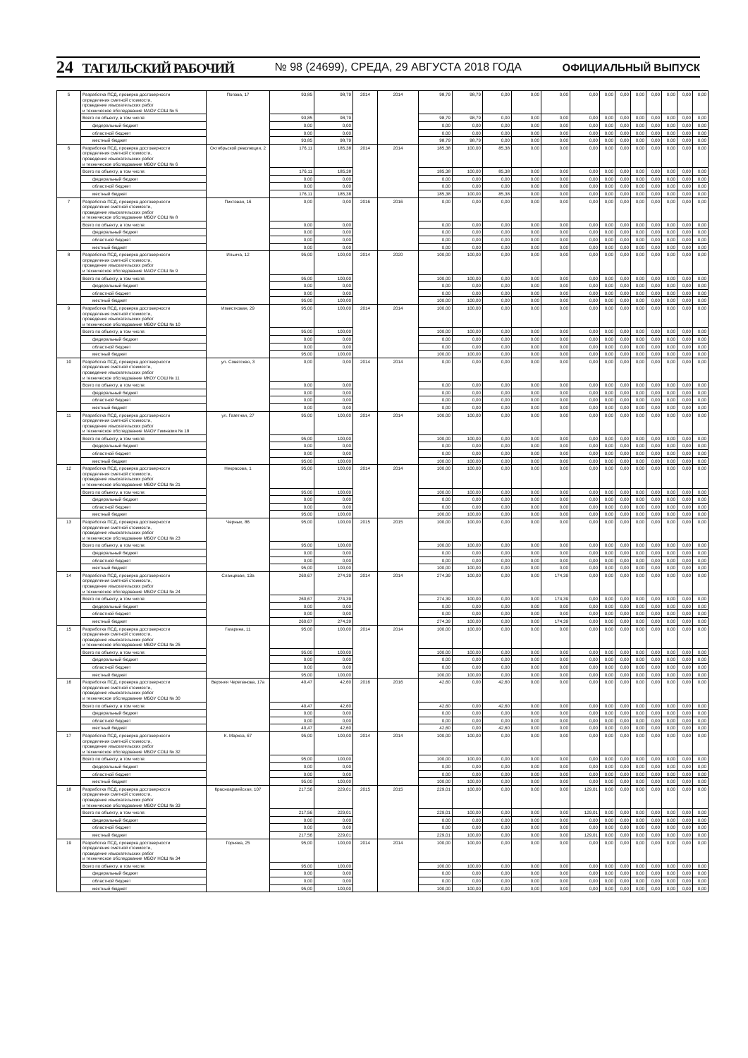24 ТАГИЛЬСКИЙ РАБОЧИЙ
№ 98 (24699), СРЕДА, 29 АВГУСТА 2018 ГОДА
ОФИЦИАЛЬНЫЙ ВЫПУСК
| 5 | Разработка ПСД, проверка достоверности определения сметной стоимости, проведение изыскательских работ и техническое обследование МАОУ СОШ № 5 | Попова, 17 | 93,85 | 98,79 | 2014 | 2014 | 98,79 | 98,79 | 0,00 | 0,00 | 0,00 | 0,00 | 0,00 | 0,00 | 0,00 | 0,00 | 0,00 | 0,00 | 0,00 |
| | Всего по объекту, в том числе: | | 93,85 | 98,79 | | | 98,79 | 98,79 | 0,00 | 0,00 | 0,00 | 0,00 | 0,00 | 0,00 | 0,00 | 0,00 | 0,00 | 0,00 | 0,00 |
| | федеральный бюджет | | 0,00 | 0,00 | | | 0,00 | 0,00 | 0,00 | 0,00 | 0,00 | 0,00 | 0,00 | 0,00 | 0,00 | 0,00 | 0,00 | 0,00 | 0,00 |
| | областной бюджет | | 0,00 | 0,00 | | | 0,00 | 0,00 | 0,00 | 0,00 | 0,00 | 0,00 | 0,00 | 0,00 | 0,00 | 0,00 | 0,00 | 0,00 | 0,00 |
| | местный бюджет | | 93,85 | 98,79 | | | 98,79 | 98,79 | 0,00 | 0,00 | 0,00 | 0,00 | 0,00 | 0,00 | 0,00 | 0,00 | 0,00 | 0,00 | 0,00 |
| 6 | Разработка ПСД, проверка достоверности определения сметной стоимости, проведение изыскательских работ и техническое обследование МБОУ СОШ № 6 | Октябрьской революции, 2 | 176,11 | 185,38 | 2014 | 2014 | 185,38 | 100,00 | 85,38 | 0,00 | 0,00 | 0,00 | 0,00 | 0,00 | 0,00 | 0,00 | 0,00 | 0,00 | 0,00 |
| | Всего по объекту, в том числе: | | 176,11 | 185,38 | | | 185,38 | 100,00 | 85,38 | 0,00 | 0,00 | 0,00 | 0,00 | 0,00 | 0,00 | 0,00 | 0,00 | 0,00 | 0,00 |
| | федеральный бюджет | | 0,00 | 0,00 | | | 0,00 | 0,00 | 0,00 | 0,00 | 0,00 | 0,00 | 0,00 | 0,00 | 0,00 | 0,00 | 0,00 | 0,00 | 0,00 |
| | областной бюджет | | 0,00 | 0,00 | | | 0,00 | 0,00 | 0,00 | 0,00 | 0,00 | 0,00 | 0,00 | 0,00 | 0,00 | 0,00 | 0,00 | 0,00 | 0,00 |
| | местный бюджет | | 176,11 | 185,38 | | | 185,38 | 100,00 | 85,38 | 0,00 | 0,00 | 0,00 | 0,00 | 0,00 | 0,00 | 0,00 | 0,00 | 0,00 | 0,00 |
| 7 | Разработка ПСД, проверка достоверности определения сметной стоимости, проведение изыскательских работ и техническое обследование МБОУ СОШ № 8 | Пихтовая, 16 | 0,00 | 0,00 | 2016 | 2016 | 0,00 | 0,00 | 0,00 | 0,00 | 0,00 | 0,00 | 0,00 | 0,00 | 0,00 | 0,00 | 0,00 | 0,00 | 0,00 |
| | Всего по объекту, в том числе: | | 0,00 | 0,00 | | | 0,00 | 0,00 | 0,00 | 0,00 | 0,00 | 0,00 | 0,00 | 0,00 | 0,00 | 0,00 | 0,00 | 0,00 | 0,00 |
| | федеральный бюджет | | 0,00 | 0,00 | | | 0,00 | 0,00 | 0,00 | 0,00 | 0,00 | 0,00 | 0,00 | 0,00 | 0,00 | 0,00 | 0,00 | 0,00 | 0,00 |
| | областной бюджет | | 0,00 | 0,00 | | | 0,00 | 0,00 | 0,00 | 0,00 | 0,00 | 0,00 | 0,00 | 0,00 | 0,00 | 0,00 | 0,00 | 0,00 | 0,00 |
| | местный бюджет | | 0,00 | 0,00 | | | 0,00 | 0,00 | 0,00 | 0,00 | 0,00 | 0,00 | 0,00 | 0,00 | 0,00 | 0,00 | 0,00 | 0,00 | 0,00 |
| 8 | Разработка ПСД, проверка достоверности определения сметной стоимости, проведение изыскательских работ и техническое обследование МАОУ СОШ № 9 | Ильича, 12 | 95,00 | 100,00 | 2014 | 2020 | 100,00 | 100,00 | 0,00 | 0,00 | 0,00 | 0,00 | 0,00 | 0,00 | 0,00 | 0,00 | 0,00 | 0,00 | 0,00 |
| | Всего по объекту, в том числе: | | 95,00 | 100,00 | | | 100,00 | 100,00 | 0,00 | 0,00 | 0,00 | 0,00 | 0,00 | 0,00 | 0,00 | 0,00 | 0,00 | 0,00 | 0,00 |
| | федеральный бюджет | | 0,00 | 0,00 | | | 0,00 | 0,00 | 0,00 | 0,00 | 0,00 | 0,00 | 0,00 | 0,00 | 0,00 | 0,00 | 0,00 | 0,00 | 0,00 |
| | областной бюджет | | 0,00 | 0,00 | | | 0,00 | 0,00 | 0,00 | 0,00 | 0,00 | 0,00 | 0,00 | 0,00 | 0,00 | 0,00 | 0,00 | 0,00 | 0,00 |
| | местный бюджет | | 95,00 | 100,00 | | | 100,00 | 100,00 | 0,00 | 0,00 | 0,00 | 0,00 | 0,00 | 0,00 | 0,00 | 0,00 | 0,00 | 0,00 | 0,00 |
| 9 | Разработка ПСД, проверка достоверности определения сметной стоимости, проведение изыскательских работ и техническое обследование МБОУ СОШ № 10 | Известковая, 29 | 95,00 | 100,00 | 2014 | 2014 | 100,00 | 100,00 | 0,00 | 0,00 | 0,00 | 0,00 | 0,00 | 0,00 | 0,00 | 0,00 | 0,00 | 0,00 | 0,00 |
| | Всего по объекту, в том числе: | | 95,00 | 100,00 | | | 100,00 | 100,00 | 0,00 | 0,00 | 0,00 | 0,00 | 0,00 | 0,00 | 0,00 | 0,00 | 0,00 | 0,00 | 0,00 |
| | федеральный бюджет | | 0,00 | 0,00 | | | 0,00 | 0,00 | 0,00 | 0,00 | 0,00 | 0,00 | 0,00 | 0,00 | 0,00 | 0,00 | 0,00 | 0,00 | 0,00 |
| | областной бюджет | | 0,00 | 0,00 | | | 0,00 | 0,00 | 0,00 | 0,00 | 0,00 | 0,00 | 0,00 | 0,00 | 0,00 | 0,00 | 0,00 | 0,00 | 0,00 |
| | местный бюджет | | 95,00 | 100,00 | | | 100,00 | 100,00 | 0,00 | 0,00 | 0,00 | 0,00 | 0,00 | 0,00 | 0,00 | 0,00 | 0,00 | 0,00 | 0,00 |
| 10 | Разработка ПСД, проверка достоверности определения сметной стоимости, проведение изыскательских работ и техническое обследование МКОУ СОШ № 11 | ул. Советская, 3 | 0,00 | 0,00 | 2014 | 2014 | 0,00 | 0,00 | 0,00 | 0,00 | 0,00 | 0,00 | 0,00 | 0,00 | 0,00 | 0,00 | 0,00 | 0,00 | 0,00 |
| | Всего по объекту, в том числе: | | 0,00 | 0,00 | | | 0,00 | 0,00 | 0,00 | 0,00 | 0,00 | 0,00 | 0,00 | 0,00 | 0,00 | 0,00 | 0,00 | 0,00 | 0,00 |
| | федеральный бюджет | | 0,00 | 0,00 | | | 0,00 | 0,00 | 0,00 | 0,00 | 0,00 | 0,00 | 0,00 | 0,00 | 0,00 | 0,00 | 0,00 | 0,00 | 0,00 |
| | областной бюджет | | 0,00 | 0,00 | | | 0,00 | 0,00 | 0,00 | 0,00 | 0,00 | 0,00 | 0,00 | 0,00 | 0,00 | 0,00 | 0,00 | 0,00 | 0,00 |
| | местный бюджет | | 0,00 | 0,00 | | | 0,00 | 0,00 | 0,00 | 0,00 | 0,00 | 0,00 | 0,00 | 0,00 | 0,00 | 0,00 | 0,00 | 0,00 | 0,00 |
| 11 | Разработка ПСД, проверка достоверности определения сметной стоимости, проведение изыскательских работ и техническое обследование МАОУ Гимназия № 18 | ул. Газетная, 27 | 95,00 | 100,00 | 2014 | 2014 | 100,00 | 100,00 | 0,00 | 0,00 | 0,00 | 0,00 | 0,00 | 0,00 | 0,00 | 0,00 | 0,00 | 0,00 | 0,00 |
| | Всего по объекту, в том числе: | | 95,00 | 100,00 | | | 100,00 | 100,00 | 0,00 | 0,00 | 0,00 | 0,00 | 0,00 | 0,00 | 0,00 | 0,00 | 0,00 | 0,00 | 0,00 |
| | федеральный бюджет | | 0,00 | 0,00 | | | 0,00 | 0,00 | 0,00 | 0,00 | 0,00 | 0,00 | 0,00 | 0,00 | 0,00 | 0,00 | 0,00 | 0,00 | 0,00 |
| | областной бюджет | | 0,00 | 0,00 | | | 0,00 | 0,00 | 0,00 | 0,00 | 0,00 | 0,00 | 0,00 | 0,00 | 0,00 | 0,00 | 0,00 | 0,00 | 0,00 |
| | местный бюджет | | 95,00 | 100,00 | | | 100,00 | 100,00 | 0,00 | 0,00 | 0,00 | 0,00 | 0,00 | 0,00 | 0,00 | 0,00 | 0,00 | 0,00 | 0,00 |
| 12 | Разработка ПСД, проверка достоверности определения сметной стоимости, проведение изыскательских работ и техническое обследование МБОУ СОШ № 21 | Некрасова, 1 | 95,00 | 100,00 | 2014 | 2014 | 100,00 | 100,00 | 0,00 | 0,00 | 0,00 | 0,00 | 0,00 | 0,00 | 0,00 | 0,00 | 0,00 | 0,00 | 0,00 |
| | Всего по объекту, в том числе: | | 95,00 | 100,00 | | | 100,00 | 100,00 | 0,00 | 0,00 | 0,00 | 0,00 | 0,00 | 0,00 | 0,00 | 0,00 | 0,00 | 0,00 | 0,00 |
| | федеральный бюджет | | 0,00 | 0,00 | | | 0,00 | 0,00 | 0,00 | 0,00 | 0,00 | 0,00 | 0,00 | 0,00 | 0,00 | 0,00 | 0,00 | 0,00 | 0,00 |
| | областной бюджет | | 0,00 | 0,00 | | | 0,00 | 0,00 | 0,00 | 0,00 | 0,00 | 0,00 | 0,00 | 0,00 | 0,00 | 0,00 | 0,00 | 0,00 | 0,00 |
| | местный бюджет | | 95,00 | 100,00 | | | 100,00 | 100,00 | 0,00 | 0,00 | 0,00 | 0,00 | 0,00 | 0,00 | 0,00 | 0,00 | 0,00 | 0,00 | 0,00 |
| 13 | Разработка ПСД, проверка достоверности определения сметной стоимости, проведение изыскательских работ и техническое обследование МБОУ СОШ № 23 | Черных, 86 | 95,00 | 100,00 | 2015 | 2015 | 100,00 | 100,00 | 0,00 | 0,00 | 0,00 | 0,00 | 0,00 | 0,00 | 0,00 | 0,00 | 0,00 | 0,00 | 0,00 |
| | Всего по объекту, в том числе: | | 95,00 | 100,00 | | | 100,00 | 100,00 | 0,00 | 0,00 | 0,00 | 0,00 | 0,00 | 0,00 | 0,00 | 0,00 | 0,00 | 0,00 | 0,00 |
| | федеральный бюджет | | 0,00 | 0,00 | | | 0,00 | 0,00 | 0,00 | 0,00 | 0,00 | 0,00 | 0,00 | 0,00 | 0,00 | 0,00 | 0,00 | 0,00 | 0,00 |
| | областной бюджет | | 0,00 | 0,00 | | | 0,00 | 0,00 | 0,00 | 0,00 | 0,00 | 0,00 | 0,00 | 0,00 | 0,00 | 0,00 | 0,00 | 0,00 | 0,00 |
| | местный бюджет | | 95,00 | 100,00 | | | 100,00 | 100,00 | 0,00 | 0,00 | 0,00 | 0,00 | 0,00 | 0,00 | 0,00 | 0,00 | 0,00 | 0,00 | 0,00 |
| 14 | Разработка ПСД, проверка достоверности определения сметной стоимости, проведение изыскательских работ и техническое обследование МБОУ СОШ № 24 | Сланцевая, 13а | 260,67 | 274,39 | 2014 | 2014 | 274,39 | 100,00 | 0,00 | 0,00 | 174,39 | 0,00 | 0,00 | 0,00 | 0,00 | 0,00 | 0,00 | 0,00 | 0,00 |
| | Всего по объекту, в том числе: | | 260,67 | 274,39 | | | 274,39 | 100,00 | 0,00 | 0,00 | 174,39 | 0,00 | 0,00 | 0,00 | 0,00 | 0,00 | 0,00 | 0,00 | 0,00 |
| | федеральный бюджет | | 0,00 | 0,00 | | | 0,00 | 0,00 | 0,00 | 0,00 | 0,00 | 0,00 | 0,00 | 0,00 | 0,00 | 0,00 | 0,00 | 0,00 | 0,00 |
| | областной бюджет | | 0,00 | 0,00 | | | 0,00 | 0,00 | 0,00 | 0,00 | 0,00 | 0,00 | 0,00 | 0,00 | 0,00 | 0,00 | 0,00 | 0,00 | 0,00 |
| | местный бюджет | | 260,67 | 274,39 | | | 274,39 | 100,00 | 0,00 | 0,00 | 174,39 | 0,00 | 0,00 | 0,00 | 0,00 | 0,00 | 0,00 | 0,00 | 0,00 |
| 15 | Разработка ПСД, проверка достоверности определения сметной стоимости, проведение изыскательских работ и техническое обследование МБОУ СОШ № 25 | Гагарина, 11 | 95,00 | 100,00 | 2014 | 2014 | 100,00 | 100,00 | 0,00 | 0,00 | 0,00 | 0,00 | 0,00 | 0,00 | 0,00 | 0,00 | 0,00 | 0,00 | 0,00 |
| | Всего по объекту, в том числе: | | 95,00 | 100,00 | | | 100,00 | 100,00 | 0,00 | 0,00 | 0,00 | 0,00 | 0,00 | 0,00 | 0,00 | 0,00 | 0,00 | 0,00 | 0,00 |
| | федеральный бюджет | | 0,00 | 0,00 | | | 0,00 | 0,00 | 0,00 | 0,00 | 0,00 | 0,00 | 0,00 | 0,00 | 0,00 | 0,00 | 0,00 | 0,00 | 0,00 |
| | областной бюджет | | 0,00 | 0,00 | | | 0,00 | 0,00 | 0,00 | 0,00 | 0,00 | 0,00 | 0,00 | 0,00 | 0,00 | 0,00 | 0,00 | 0,00 | 0,00 |
| | местный бюджет | | 95,00 | 100,00 | | | 100,00 | 100,00 | 0,00 | 0,00 | 0,00 | 0,00 | 0,00 | 0,00 | 0,00 | 0,00 | 0,00 | 0,00 | 0,00 |
| 16 | Разработка ПСД, проверка достоверности определения сметной стоимости, проведение изыскательских работ и техническое обследование МБОУ СОШ № 30 | Верхняя Черепанова, 17а | 40,47 | 42,60 | 2016 | 2016 | 42,60 | 0,00 | 42,60 | 0,00 | 0,00 | 0,00 | 0,00 | 0,00 | 0,00 | 0,00 | 0,00 | 0,00 | 0,00 |
| | Всего по объекту, в том числе: | | 40,47 | 42,60 | | | 42,60 | 0,00 | 42,60 | 0,00 | 0,00 | 0,00 | 0,00 | 0,00 | 0,00 | 0,00 | 0,00 | 0,00 | 0,00 |
| | федеральный бюджет | | 0,00 | 0,00 | | | 0,00 | 0,00 | 0,00 | 0,00 | 0,00 | 0,00 | 0,00 | 0,00 | 0,00 | 0,00 | 0,00 | 0,00 | 0,00 |
| | областной бюджет | | 0,00 | 0,00 | | | 0,00 | 0,00 | 0,00 | 0,00 | 0,00 | 0,00 | 0,00 | 0,00 | 0,00 | 0,00 | 0,00 | 0,00 | 0,00 |
| | местный бюджет | | 40,47 | 42,60 | | | 42,60 | 0,00 | 42,60 | 0,00 | 0,00 | 0,00 | 0,00 | 0,00 | 0,00 | 0,00 | 0,00 | 0,00 | 0,00 |
| 17 | Разработка ПСД, проверка достоверности определения сметной стоимости, проведение изыскательских работ и техническое обследование МБОУ СОШ № 32 | К. Маркса, 67 | 95,00 | 100,00 | 2014 | 2014 | 100,00 | 100,00 | 0,00 | 0,00 | 0,00 | 0,00 | 0,00 | 0,00 | 0,00 | 0,00 | 0,00 | 0,00 | 0,00 |
| | Всего по объекту, в том числе: | | 95,00 | 100,00 | | | 100,00 | 100,00 | 0,00 | 0,00 | 0,00 | 0,00 | 0,00 | 0,00 | 0,00 | 0,00 | 0,00 | 0,00 | 0,00 |
| | федеральный бюджет | | 0,00 | 0,00 | | | 0,00 | 0,00 | 0,00 | 0,00 | 0,00 | 0,00 | 0,00 | 0,00 | 0,00 | 0,00 | 0,00 | 0,00 | 0,00 |
| | областной бюджет | | 0,00 | 0,00 | | | 0,00 | 0,00 | 0,00 | 0,00 | 0,00 | 0,00 | 0,00 | 0,00 | 0,00 | 0,00 | 0,00 | 0,00 | 0,00 |
| | местный бюджет | | 95,00 | 100,00 | | | 100,00 | 100,00 | 0,00 | 0,00 | 0,00 | 0,00 | 0,00 | 0,00 | 0,00 | 0,00 | 0,00 | 0,00 | 0,00 |
| 18 | Разработка ПСД, проверка достоверности определения сметной стоимости, проведение изыскательских работ и техническое обследование МБОУ СОШ № 33 | Красноармейская, 107 | 217,56 | 229,01 | 2015 | 2015 | 229,01 | 100,00 | 0,00 | 0,00 | 0,00 | 129,01 | 0,00 | 0,00 | 0,00 | 0,00 | 0,00 | 0,00 | 0,00 |
| | Всего по объекту, в том числе: | | 217,56 | 229,01 | | | 229,01 | 100,00 | 0,00 | 0,00 | 0,00 | 129,01 | 0,00 | 0,00 | 0,00 | 0,00 | 0,00 | 0,00 | 0,00 |
| | федеральный бюджет | | 0,00 | 0,00 | | | 0,00 | 0,00 | 0,00 | 0,00 | 0,00 | 0,00 | 0,00 | 0,00 | 0,00 | 0,00 | 0,00 | 0,00 | 0,00 |
| | областной бюджет | | 0,00 | 0,00 | | | 0,00 | 0,00 | 0,00 | 0,00 | 0,00 | 0,00 | 0,00 | 0,00 | 0,00 | 0,00 | 0,00 | 0,00 | 0,00 |
| | местный бюджет | | 217,56 | 229,01 | | | 229,01 | 100,00 | 0,00 | 0,00 | 0,00 | 129,01 | 0,00 | 0,00 | 0,00 | 0,00 | 0,00 | 0,00 | 0,00 |
| 19 | Разработка ПСД, проверка достоверности определения сметной стоимости, проведение изыскательских работ и техническое обследование МБОУ НОШ № 34 | Горняка, 25 | 95,00 | 100,00 | 2014 | 2014 | 100,00 | 100,00 | 0,00 | 0,00 | 0,00 | 0,00 | 0,00 | 0,00 | 0,00 | 0,00 | 0,00 | 0,00 | 0,00 |
| | Всего по объекту, в том числе: | | 95,00 | 100,00 | | | 100,00 | 100,00 | 0,00 | 0,00 | 0,00 | 0,00 | 0,00 | 0,00 | 0,00 | 0,00 | 0,00 | 0,00 | 0,00 |
| | федеральный бюджет | | 0,00 | 0,00 | | | 0,00 | 0,00 | 0,00 | 0,00 | 0,00 | 0,00 | 0,00 | 0,00 | 0,00 | 0,00 | 0,00 | 0,00 | 0,00 |
| | областной бюджет | | 0,00 | 0,00 | | | 0,00 | 0,00 | 0,00 | 0,00 | 0,00 | 0,00 | 0,00 | 0,00 | 0,00 | 0,00 | 0,00 | 0,00 | 0,00 |
| | местный бюджет | | 95,00 | 100,00 | | | 100,00 | 100,00 | 0,00 | 0,00 | 0,00 | 0,00 | 0,00 | 0,00 | 0,00 | 0,00 | 0,00 | 0,00 | 0,00 |